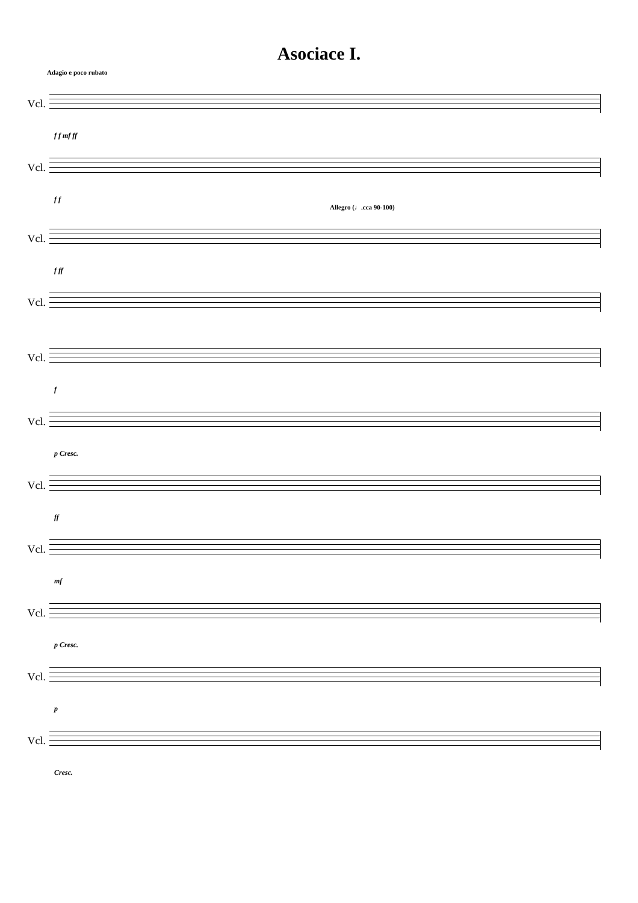Asociace I.
Adagio e poco rubato
Vcl.
f f mf ff
Vcl.
f f
Allegro (♩.cca 90-100)
Vcl.
f ff
Vcl.
Vcl.
f
Vcl.
p Cresc.
Vcl.
ff
Vcl.
mf
Vcl.
p Cresc.
Vcl.
p
Vcl.
Cresc.